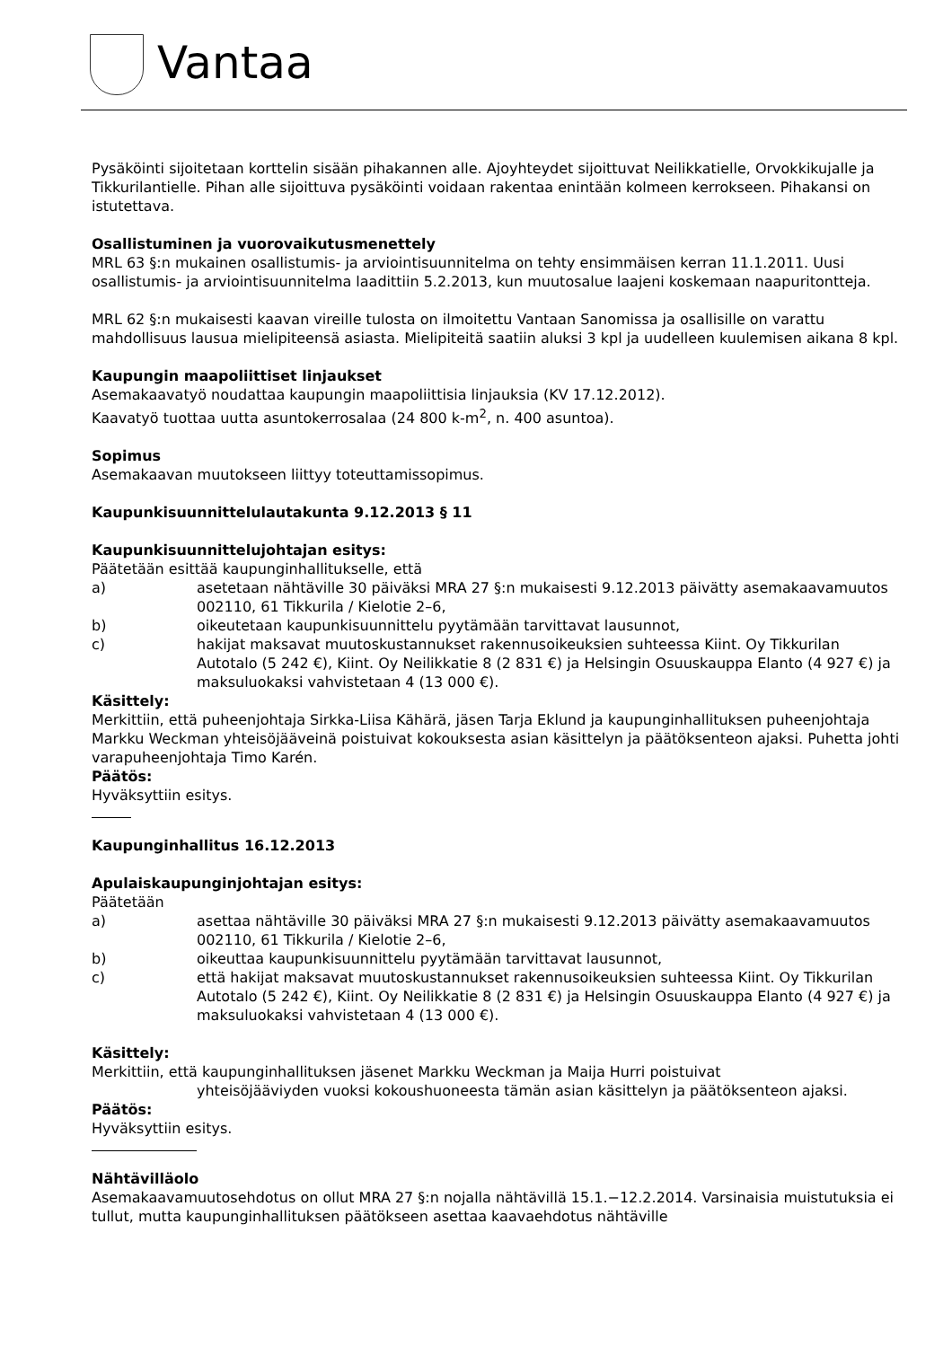Vantaa
Pysäköinti sijoitetaan korttelin sisään pihakannen alle. Ajoyhteydet sijoittuvat Neilikkatielle, Orvokkikujalle ja Tikkurilantielle. Pihan alle sijoittuva pysäköinti voidaan rakentaa enintään kolmeen kerrokseen. Pihakansi on istutettava.
Osallistuminen ja vuorovaikutusmenettely
MRL 63 §:n mukainen osallistumis- ja arviointisuunnitelma on tehty ensimmäisen kerran 11.1.2011. Uusi osallistumis- ja arviointisuunnitelma laadittiin 5.2.2013, kun muutosalue laajeni koskemaan naapuritontteja.
MRL 62 §:n mukaisesti kaavan vireille tulosta on ilmoitettu Vantaan Sanomissa ja osallisille on varattu mahdollisuus lausua mielipiteensä asiasta. Mielipiteitä saatiin aluksi 3 kpl ja uudelleen kuulemisen aikana 8 kpl.
Kaupungin maapoliittiset linjaukset
Asemakaavatyö noudattaa kaupungin maapoliittisia linjauksia (KV 17.12.2012).
Kaavatyö tuottaa uutta asuntokerrosalaa (24 800 k-m<sup>2</sup>, n. 400 asuntoa).
Sopimus
Asemakaavan muutokseen liittyy toteuttamissopimus.
Kaupunkisuunnittelulautakunta 9.12.2013 § 11
Kaupunkisuunnittelujohtajan esitys:
Päätetään esittää kaupunginhallitukselle, että
a) asetetaan nähtäville 30 päiväksi MRA 27 §:n mukaisesti 9.12.2013 päivätty asemakaavamuutos 002110, 61 Tikkurila / Kielotie 2–6,
b) oikeutetaan kaupunkisuunnittelu pyytämään tarvittavat lausunnot,
c) hakijat maksavat muutoskustannukset rakennusoikeuksien suhteessa Kiint. Oy Tikkurilan Autotalo (5 242 €), Kiint. Oy Neilikkatie 8 (2 831 €) ja Helsingin Osuuskauppa Elanto (4 927 €) ja maksuluokaksi vahvistetaan 4 (13 000 €).
Käsittely:
Merkittiin, että puheenjohtaja Sirkka-Liisa Kähärä, jäsen Tarja Eklund ja kaupunginhallituksen puheenjohtaja Markku Weckman yhteisöjääveinä poistuivat kokouksesta asian käsittelyn ja päätöksenteon ajaksi. Puhetta johti varapuheenjohtaja Timo Karén.
Päätös:
Hyväksyttiin esitys.
Kaupunginhallitus 16.12.2013
Apulaiskaupunginjohtajan esitys:
Päätetään
a) asettaa nähtäville 30 päiväksi MRA 27 §:n mukaisesti 9.12.2013 päivätty asemakaavamuutos 002110, 61 Tikkurila / Kielotie 2–6,
b) oikeuttaa kaupunkisuunnittelu pyytämään tarvittavat lausunnot,
c) että hakijat maksavat muutoskustannukset rakennusoikeuksien suhteessa Kiint. Oy Tikkurilan Autotalo (5 242 €), Kiint. Oy Neilikkatie 8 (2 831 €) ja Helsingin Osuuskauppa Elanto (4 927 €) ja maksuluokaksi vahvistetaan 4 (13 000 €).
Käsittely:
Merkittiin, että kaupunginhallituksen jäsenet Markku Weckman ja Maija Hurri poistuivat
yhteisöjääviyden vuoksi kokoushuoneesta tämän asian käsittelyn ja päätöksenteon ajaksi.
Päätös:
Hyväksyttiin esitys.
Nähtävilläolo
Asemakaavamuutosehdotus on ollut MRA 27 §:n nojalla nähtävillä 15.1.−12.2.2014. Varsinaisia muistutuksia ei tullut, mutta kaupunginhallituksen päätökseen asettaa kaavaehdotus nähtäville